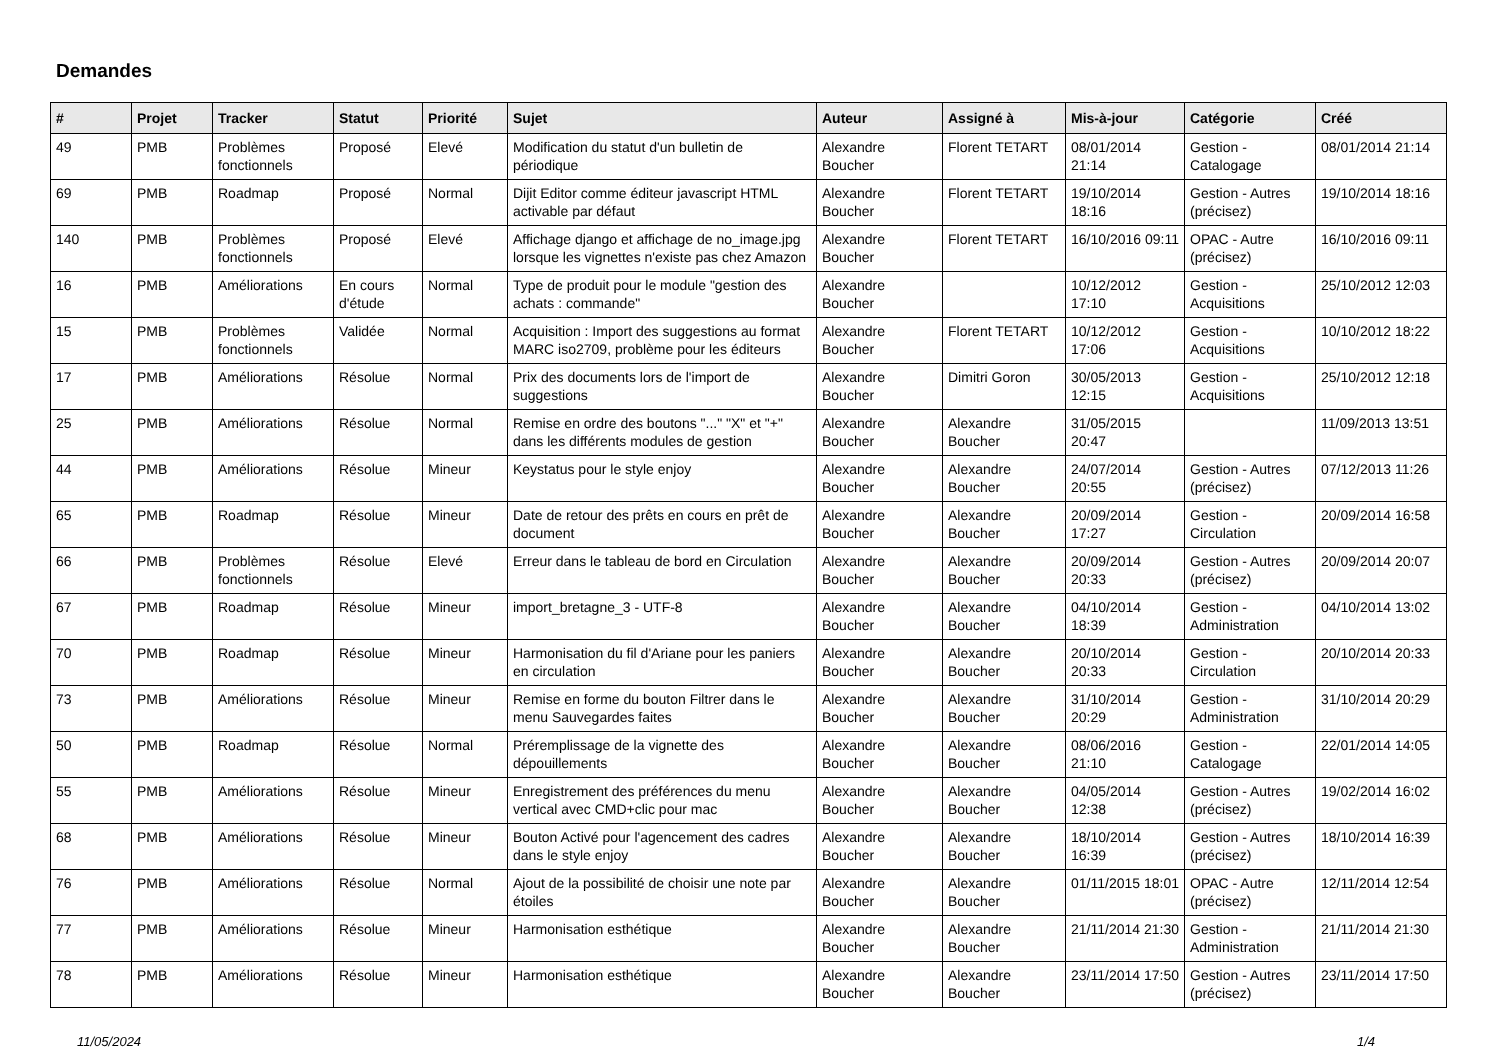Demandes
| # | Projet | Tracker | Statut | Priorité | Sujet | Auteur | Assigné à | Mis-à-jour | Catégorie | Créé |
| --- | --- | --- | --- | --- | --- | --- | --- | --- | --- | --- |
| 49 | PMB | Problèmes fonctionnels | Proposé | Elevé | Modification du statut d'un bulletin de périodique | Alexandre Boucher | Florent TETART | 08/01/2014 21:14 | Gestion - Catalogage | 08/01/2014 21:14 |
| 69 | PMB | Roadmap | Proposé | Normal | Dijit Editor comme éditeur javascript HTML activable par défaut | Alexandre Boucher | Florent TETART | 19/10/2014 18:16 | Gestion - Autres (précisez) | 19/10/2014 18:16 |
| 140 | PMB | Problèmes fonctionnels | Proposé | Elevé | Affichage django et affichage de no_image.jpg lorsque les vignettes n'existe pas chez Amazon | Alexandre Boucher | Florent TETART | 16/10/2016 09:11 | OPAC - Autre (précisez) | 16/10/2016 09:11 |
| 16 | PMB | Améliorations | En cours d'étude | Normal | Type de produit pour le module "gestion des achats : commande" | Alexandre Boucher | | 10/12/2012 17:10 | Gestion - Acquisitions | 25/10/2012 12:03 |
| 15 | PMB | Problèmes fonctionnels | Validée | Normal | Acquisition : Import des suggestions au format MARC iso2709, problème pour les éditeurs | Alexandre Boucher | Florent TETART | 10/12/2012 17:06 | Gestion - Acquisitions | 10/10/2012 18:22 |
| 17 | PMB | Améliorations | Résolue | Normal | Prix des documents lors de l'import de suggestions | Alexandre Boucher | Dimitri Goron | 30/05/2013 12:15 | Gestion - Acquisitions | 25/10/2012 12:18 |
| 25 | PMB | Améliorations | Résolue | Normal | Remise en ordre des boutons "..." "X" et "+" dans les différents modules de gestion | Alexandre Boucher | Alexandre Boucher | 31/05/2015 20:47 | | 11/09/2013 13:51 |
| 44 | PMB | Améliorations | Résolue | Mineur | Keystatus pour le style enjoy | Alexandre Boucher | Alexandre Boucher | 24/07/2014 20:55 | Gestion - Autres (précisez) | 07/12/2013 11:26 |
| 65 | PMB | Roadmap | Résolue | Mineur | Date de retour des prêts en cours en prêt de document | Alexandre Boucher | Alexandre Boucher | 20/09/2014 17:27 | Gestion - Circulation | 20/09/2014 16:58 |
| 66 | PMB | Problèmes fonctionnels | Résolue | Elevé | Erreur dans le tableau de bord en Circulation | Alexandre Boucher | Alexandre Boucher | 20/09/2014 20:33 | Gestion - Autres (précisez) | 20/09/2014 20:07 |
| 67 | PMB | Roadmap | Résolue | Mineur | import_bretagne_3 - UTF-8 | Alexandre Boucher | Alexandre Boucher | 04/10/2014 18:39 | Gestion - Administration | 04/10/2014 13:02 |
| 70 | PMB | Roadmap | Résolue | Mineur | Harmonisation du fil d'Ariane pour les paniers en circulation | Alexandre Boucher | Alexandre Boucher | 20/10/2014 20:33 | Gestion - Circulation | 20/10/2014 20:33 |
| 73 | PMB | Améliorations | Résolue | Mineur | Remise en forme du bouton Filtrer dans le menu Sauvegardes faites | Alexandre Boucher | Alexandre Boucher | 31/10/2014 20:29 | Gestion - Administration | 31/10/2014 20:29 |
| 50 | PMB | Roadmap | Résolue | Normal | Préremplissage de la vignette des dépouillements | Alexandre Boucher | Alexandre Boucher | 08/06/2016 21:10 | Gestion - Catalogage | 22/01/2014 14:05 |
| 55 | PMB | Améliorations | Résolue | Mineur | Enregistrement des préférences du menu vertical avec CMD+clic pour mac | Alexandre Boucher | Alexandre Boucher | 04/05/2014 12:38 | Gestion - Autres (précisez) | 19/02/2014 16:02 |
| 68 | PMB | Améliorations | Résolue | Mineur | Bouton Activé pour l'agencement des cadres dans le style enjoy | Alexandre Boucher | Alexandre Boucher | 18/10/2014 16:39 | Gestion - Autres (précisez) | 18/10/2014 16:39 |
| 76 | PMB | Améliorations | Résolue | Normal | Ajout de la possibilité de choisir une note par étoiles | Alexandre Boucher | Alexandre Boucher | 01/11/2015 18:01 | OPAC - Autre (précisez) | 12/11/2014 12:54 |
| 77 | PMB | Améliorations | Résolue | Mineur | Harmonisation esthétique | Alexandre Boucher | Alexandre Boucher | 21/11/2014 21:30 | Gestion - Administration | 21/11/2014 21:30 |
| 78 | PMB | Améliorations | Résolue | Mineur | Harmonisation esthétique | Alexandre Boucher | Alexandre Boucher | 23/11/2014 17:50 | Gestion - Autres (précisez) | 23/11/2014 17:50 |
11/05/2024 1/4